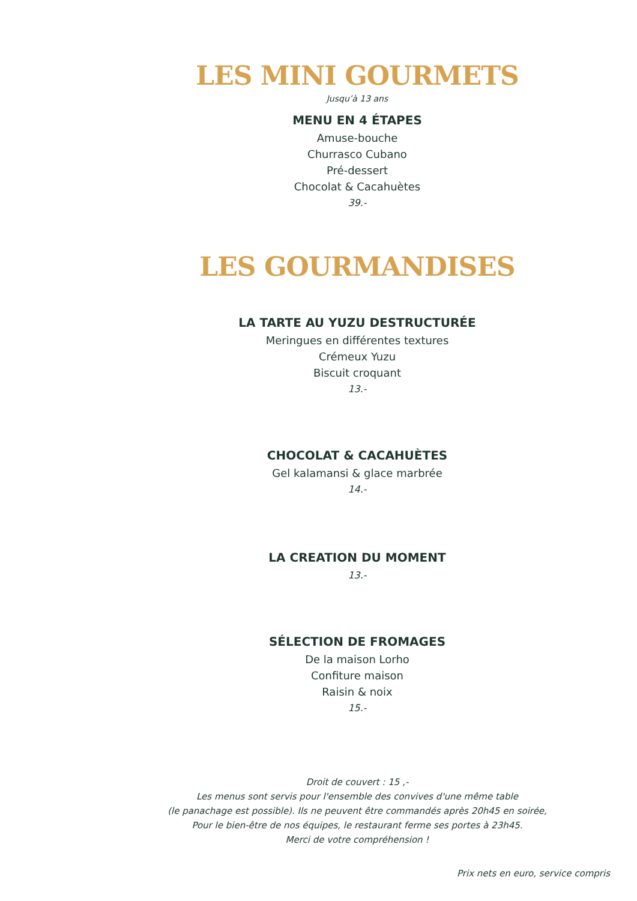LES MINI GOURMETS
Jusqu’à 13 ans
MENU EN 4 ÉTAPES
Amuse-bouche
Churrasco Cubano
Pré-dessert
Chocolat & Cacahuètes
39.-
LES GOURMANDISES
LA TARTE AU YUZU DESTRUCTURÉE
Meringues en différentes textures
Crémeux Yuzu
Biscuit croquant
13.-
CHOCOLAT & CACAHUÈTES
Gel kalamansi & glace marbrée
14.-
LA CREATION DU MOMENT
13.-
SÉLECTION DE FROMAGES
De la maison Lorho
Confiture maison
Raisin & noix
15.-
Droit de couvert : 15 ,-
Les menus sont servis pour l'ensemble des convives d'une même table
(le panachage est possible). Ils ne peuvent être commandés après 20h45 en soirée,
Pour le bien-être de nos équipes, le restaurant ferme ses portes à 23h45.
Merci de votre compréhension !
Prix nets en euro, service compris